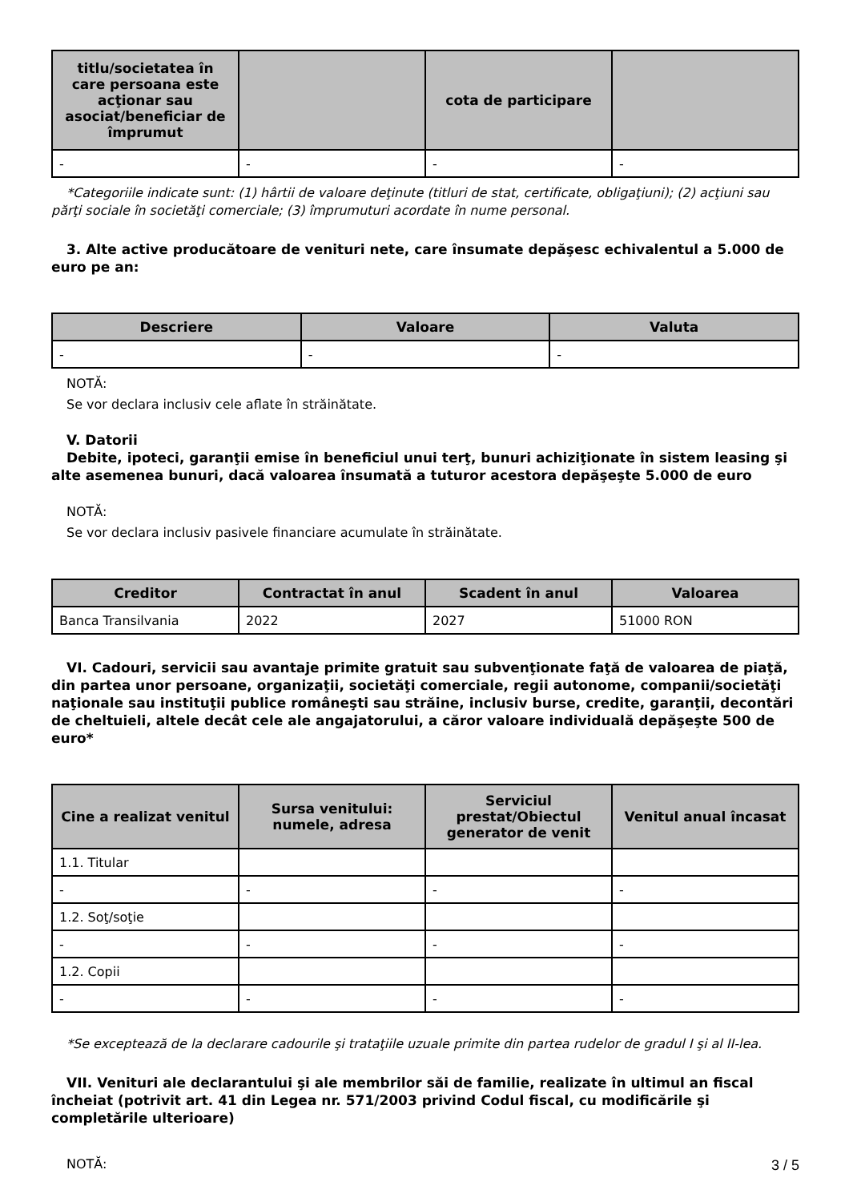| titlu/societatea în care persoana este acţionar sau asociat/beneficiar de împrumut | | cota de participare | |
| --- | --- | --- | --- |
| - | - | - | - |
*Categoriile indicate sunt: (1) hârtii de valoare deţinute (titluri de stat, certificate, obligaţiuni); (2) acţiuni sau părţi sociale în societăţi comerciale; (3) împrumuturi acordate în nume personal.
3. Alte active producătoare de venituri nete, care însumate depăşesc echivalentul a 5.000 de euro pe an:
| Descriere | Valoare | Valuta |
| --- | --- | --- |
| - | - | - |
NOTĂ:
Se vor declara inclusiv cele aflate în străinătate.
V. Datorii
Debite, ipoteci, garanţii emise în beneficiul unui terţ, bunuri achiziţionate în sistem leasing şi alte asemenea bunuri, dacă valoarea însumată a tuturor acestora depăşeşte 5.000 de euro
NOTĂ:
Se vor declara inclusiv pasivele financiare acumulate în străinătate.
| Creditor | Contractat în anul | Scadent în anul | Valoarea |
| --- | --- | --- | --- |
| Banca Transilvania | 2022 | 2027 | 51000 RON |
VI. Cadouri, servicii sau avantaje primite gratuit sau subvenţionate faţă de valoarea de piaţă, din partea unor persoane, organizaţii, societăţi comerciale, regii autonome, companii/societăţi naţionale sau instituţii publice româneşti sau străine, inclusiv burse, credite, garanţii, decontări de cheltuieli, altele decât cele ale angajatorului, a căror valoare individuală depăşeşte 500 de euro*
| Cine a realizat venitul | Sursa venitului: numele, adresa | Serviciul prestat/Obiectul generator de venit | Venitul anual încasat |
| --- | --- | --- | --- |
| 1.1. Titular | | | |
| - | - | - | - |
| 1.2. Soţ/soţie | | | |
| - | - | - | - |
| 1.2. Copii | | | |
| - | - | - | - |
*Se exceptează de la declarare cadourile şi trataţiile uzuale primite din partea rudelor de gradul I şi al II-lea.
VII. Venituri ale declarantului şi ale membrilor săi de familie, realizate în ultimul an fiscal încheiat (potrivit art. 41 din Legea nr. 571/2003 privind Codul fiscal, cu modificările şi completările ulterioare)
NOTĂ:
3 / 5